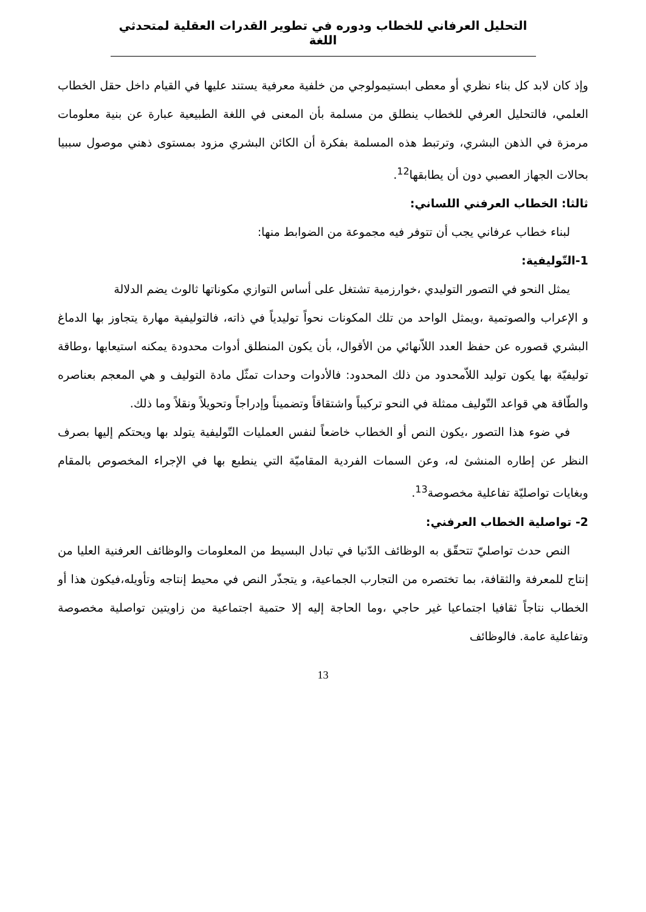التحليل العرفاني للخطاب ودوره في تطوير القدرات العقلية لمتحدثي اللغة
وإذ كان لابد كل بناء نظري أو معطى ابستيمولوجي من خلفية معرفية يستند عليها في القيام داخل حقل الخطاب العلمي، فالتحليل العرفي للخطاب ينطلق من مسلمة بأن المعنى في اللغة الطبيعية عبارة عن بنية معلومات مرمزة في الذهن البشري، وترتبط هذه المسلمة بفكرة أن الكائن البشري مزود بمستوى ذهني موصول سببيا بحالات الجهاز العصبي دون أن يطابقها<sup>12</sup>.
ثالثا: الخطاب العرفني اللساني:
لبناء خطاب عرفاني يجب أن تتوفر فيه مجموعة من الضوابط منها:
1-التّوليفية:
يمثل النحو في التصور التوليدي ،خوارزمية تشتغل على أساس التوازي مكوناتها ثالوث يضم الدلالة
و الإعراب والصوتمية ،ويمثل الواحد من تلك المكونات نحواً توليدياً في ذاته، فالتوليفية مهارة يتجاوز بها الدماغ البشري قصوره عن حفظ العدد اللاّنهائي من الأقوال، بأن يكون المنطلق أدوات محدودة يمكنه استيعابها ،وطاقة توليفيّة بها يكون توليد اللاّمحدود من ذلك المحدود: فالأدوات وحدات تمثّل مادة التوليف و هي المعجم بعناصره والطّاقة هي قواعد التّوليف ممثلة في النحو تركيباً واشتقاقاً وتضميناً وإدراجاً وتحويلاً ونقلاً وما ذلك.
في ضوء هذا التصور ،يكون النص أو الخطاب خاضعاً لنفس العمليات التّوليفية يتولد بها ويحتكم إليها بصرف النظر عن إطاره المنشئ له، وعن السمات الفردية المقاميّة التي ينطبع بها في الإجراء المخصوص بالمقام وبغايات تواصليّة تفاعلية مخصوصة<sup>13</sup>.
2- تواصلية الخطاب العرفني:
النص حدث تواصليّ تتحقّق به الوظائف الدّنيا في تبادل البسيط من المعلومات والوظائف العرفنية العليا من إنتاج للمعرفة والثقافة، بما تختصره من التجارب الجماعية، و يتجذّر النص في محيط إنتاجه وتأويله،فيكون هذا أو الخطاب نتاجاً ثقافيا اجتماعيا غير حاجي ،وما الحاجة إليه إلا حتمية اجتماعية من زاويتين تواصلية مخصوصة وتفاعلية عامة. فالوظائف
13